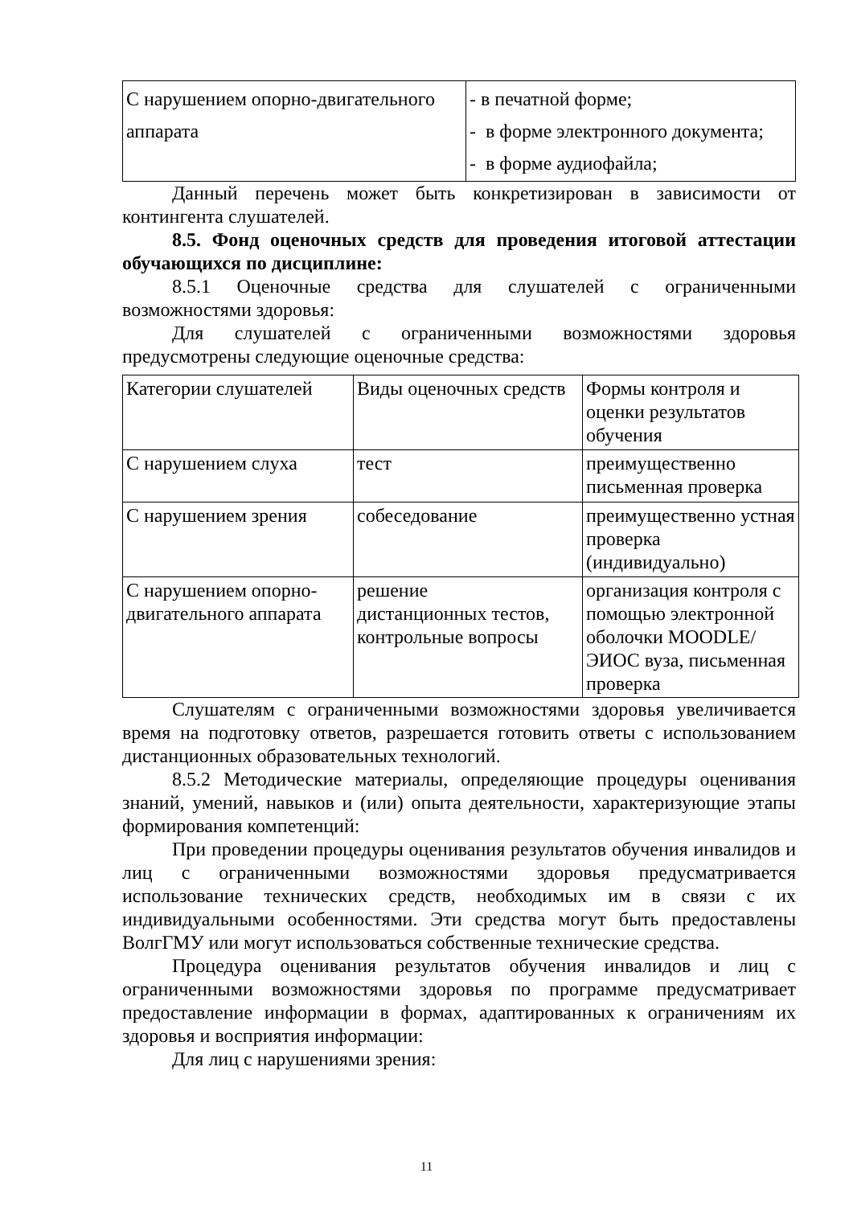| С нарушением опорно-двигательного аппарата | - в печатной форме; - в форме электронного документа; - в форме аудиофайла; |
Данный перечень может быть конкретизирован в зависимости от контингента слушателей.
8.5. Фонд оценочных средств для проведения итоговой аттестации обучающихся по дисциплине:
8.5.1 Оценочные средства для слушателей с ограниченными возможностями здоровья:
Для слушателей с ограниченными возможностями здоровья предусмотрены следующие оценочные средства:
| Категории слушателей | Виды оценочных средств | Формы контроля и оценки результатов обучения |
| С нарушением слуха | тест | преимущественно письменная проверка |
| С нарушением зрения | собеседование | преимущественно устная проверка (индивидуально) |
| С нарушением опорно-двигательного аппарата | решение дистанционных тестов, контрольные вопросы | организация контроля с помощью электронной оболочки MOODLE/ЭИОС вуза, письменная проверка |
Слушателям с ограниченными возможностями здоровья увеличивается время на подготовку ответов, разрешается готовить ответы с использованием дистанционных образовательных технологий.
8.5.2 Методические материалы, определяющие процедуры оценивания знаний, умений, навыков и (или) опыта деятельности, характеризующие этапы формирования компетенций:
При проведении процедуры оценивания результатов обучения инвалидов и лиц с ограниченными возможностями здоровья предусматривается использование технических средств, необходимых им в связи с их индивидуальными особенностями. Эти средства могут быть предоставлены ВолгГМУ или могут использоваться собственные технические средства.
Процедура оценивания результатов обучения инвалидов и лиц с ограниченными возможностями здоровья по программе предусматривает предоставление информации в формах, адаптированных к ограничениям их здоровья и восприятия информации:
Для лиц с нарушениями зрения:
11